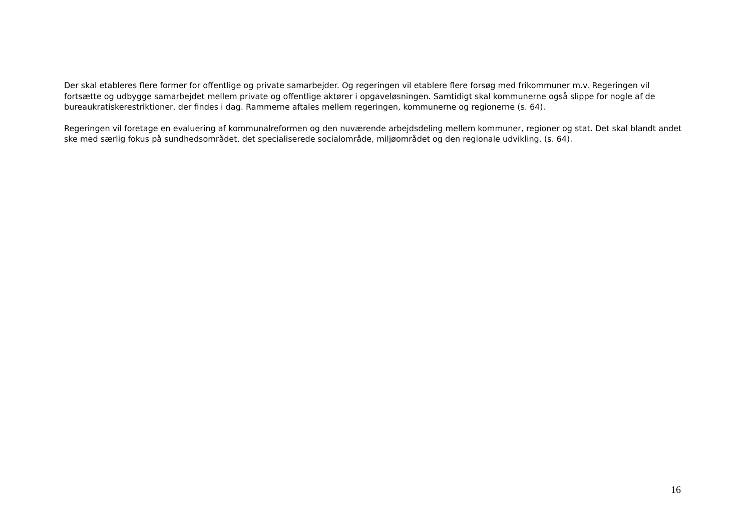Der skal etableres flere former for offentlige og private samarbejder. Og regeringen vil etablere flere forsøg med frikommuner m.v. Regeringen vil fortsætte og udbygge samarbejdet mellem private og offentlige aktører i opgaveløsningen. Samtidigt skal kommunerne også slippe for nogle af de bureaukratiskerestriktioner, der findes i dag. Rammerne aftales mellem regeringen, kommunerne og regionerne (s. 64).
Regeringen vil foretage en evaluering af kommunalreformen og den nuværende arbejdsdeling mellem kommuner, regioner og stat. Det skal blandt andet ske med særlig fokus på sundhedsområdet, det specialiserede socialområde, miljøområdet og den regionale udvikling. (s. 64).
16